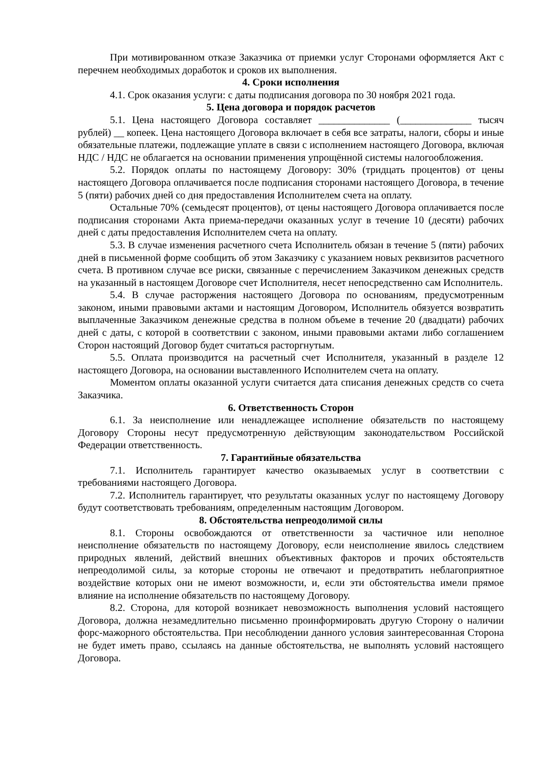При мотивированном отказе Заказчика от приемки услуг Сторонами оформляется Акт с перечнем необходимых доработок и сроков их выполнения.
4. Сроки исполнения
4.1. Срок оказания услуги: с даты подписания договора по 30 ноября 2021 года.
5. Цена договора и порядок расчетов
5.1. Цена настоящего Договора составляет ______________ (______________ тысяч рублей) __ копеек. Цена настоящего Договора включает в себя все затраты, налоги, сборы и иные обязательные платежи, подлежащие уплате в связи с исполнением настоящего Договора, включая НДС / НДС не облагается на основании применения упрощённой системы налогообложения.
5.2. Порядок оплаты по настоящему Договору: 30% (тридцать процентов) от цены настоящего Договора оплачивается после подписания сторонами настоящего Договора, в течение 5 (пяти) рабочих дней со дня предоставления Исполнителем счета на оплату.
Остальные 70% (семьдесят процентов), от цены настоящего Договора оплачивается после подписания сторонами Акта приема-передачи оказанных услуг в течение 10 (десяти) рабочих дней с даты предоставления Исполнителем счета на оплату.
5.3. В случае изменения расчетного счета Исполнитель обязан в течение 5 (пяти) рабочих дней в письменной форме сообщить об этом Заказчику с указанием новых реквизитов расчетного счета. В противном случае все риски, связанные с перечислением Заказчиком денежных средств на указанный в настоящем Договоре счет Исполнителя, несет непосредственно сам Исполнитель.
5.4. В случае расторжения настоящего Договора по основаниям, предусмотренным законом, иными правовыми актами и настоящим Договором, Исполнитель обязуется возвратить выплаченные Заказчиком денежные средства в полном объеме в течение 20 (двадцати) рабочих дней с даты, с которой в соответствии с законом, иными правовыми актами либо соглашением Сторон настоящий Договор будет считаться расторгнутым.
5.5. Оплата производится на расчетный счет Исполнителя, указанный в разделе 12 настоящего Договора, на основании выставленного Исполнителем счета на оплату.
Моментом оплаты оказанной услуги считается дата списания денежных средств со счета Заказчика.
6. Ответственность Сторон
6.1. За неисполнение или ненадлежащее исполнение обязательств по настоящему Договору Стороны несут предусмотренную действующим законодательством Российской Федерации ответственность.
7. Гарантийные обязательства
7.1. Исполнитель гарантирует качество оказываемых услуг в соответствии с требованиями настоящего Договора.
7.2. Исполнитель гарантирует, что результаты оказанных услуг по настоящему Договору будут соответствовать требованиям, определенным настоящим Договором.
8. Обстоятельства непреодолимой силы
8.1. Стороны освобождаются от ответственности за частичное или неполное неисполнение обязательств по настоящему Договору, если неисполнение явилось следствием природных явлений, действий внешних объективных факторов и прочих обстоятельств непреодолимой силы, за которые стороны не отвечают и предотвратить неблагоприятное воздействие которых они не имеют возможности, и, если эти обстоятельства имели прямое влияние на исполнение обязательств по настоящему Договору.
8.2. Сторона, для которой возникает невозможность выполнения условий настоящего Договора, должна незамедлительно письменно проинформировать другую Сторону о наличии форс-мажорного обстоятельства. При несоблюдении данного условия заинтересованная Сторона не будет иметь право, ссылаясь на данные обстоятельства, не выполнять условий настоящего Договора.